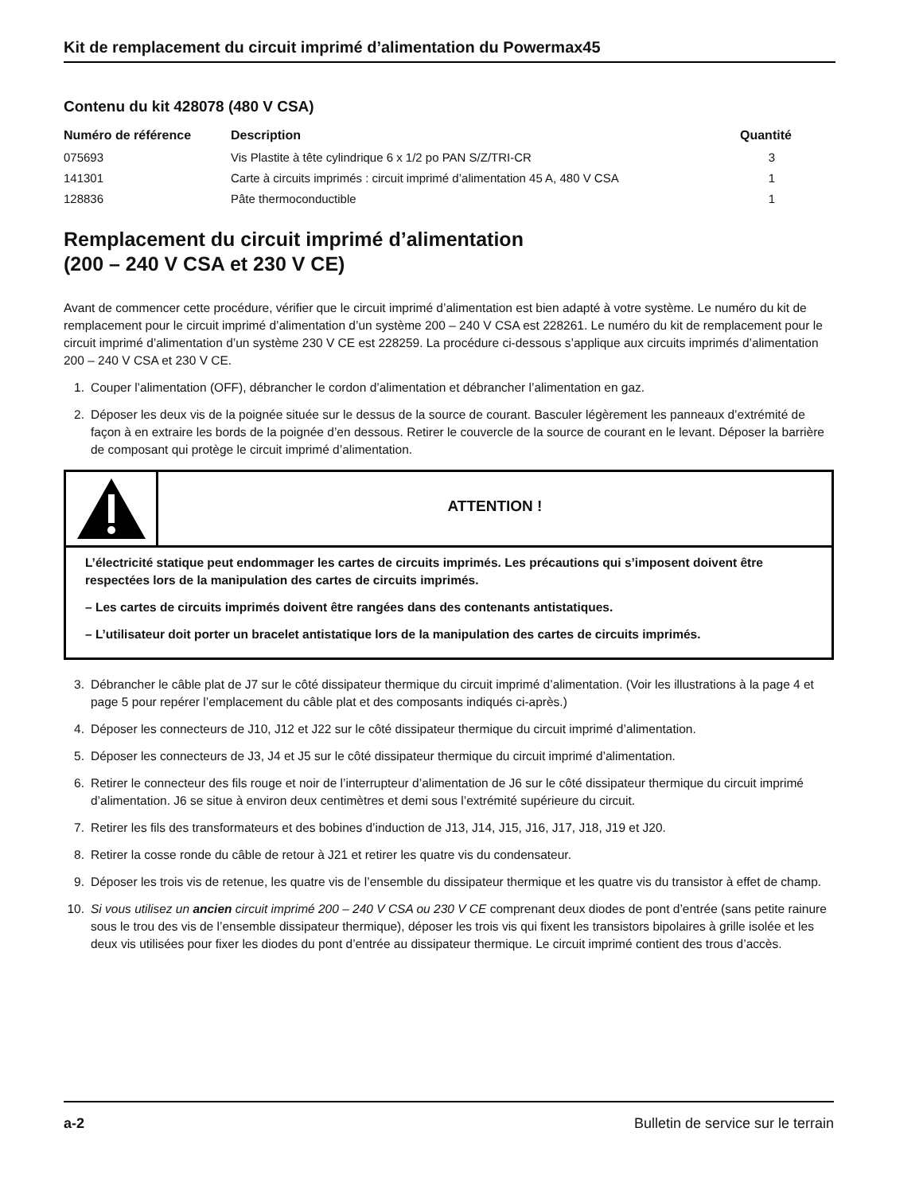Kit de remplacement du circuit imprimé d’alimentation du Powermax45
Contenu du kit 428078 (480 V CSA)
| Numéro de référence | Description | Quantité |
| --- | --- | --- |
| 075693 | Vis Plastite à tête cylindrique 6 x 1/2 po PAN S/Z/TRI-CR | 3 |
| 141301 | Carte à circuits imprimés : circuit imprimé d’alimentation 45 A, 480 V CSA | 1 |
| 128836 | Pâte thermoconductible | 1 |
Remplacement du circuit imprimé d’alimentation
(200 – 240 V CSA et 230 V CE)
Avant de commencer cette procédure, vérifier que le circuit imprimé d’alimentation est bien adapté à votre système. Le numéro du kit de remplacement pour le circuit imprimé d’alimentation d’un système 200 – 240 V CSA est 228261. Le numéro du kit de remplacement pour le circuit imprimé d’alimentation d’un système 230 V CE est 228259. La procédure ci-dessous s’applique aux circuits imprimés d’alimentation 200 – 240 V CSA et 230 V CE.
1. Couper l’alimentation (OFF), débrancher le cordon d’alimentation et débrancher l’alimentation en gaz.
2. Déposer les deux vis de la poignée située sur le dessus de la source de courant. Basculer légèrement les panneaux d’extrémité de façon à en extraire les bords de la poignée d’en dessous. Retirer le couvercle de la source de courant en le levant. Déposer la barrière de composant qui protège le circuit imprimé d’alimentation.
ATTENTION !
L’électricité statique peut endommager les cartes de circuits imprimés. Les précautions qui s’imposent doivent être respectées lors de la manipulation des cartes de circuits imprimés.
– Les cartes de circuits imprimés doivent être rangées dans des contenants antistatiques.
– L’utilisateur doit porter un bracelet antistatique lors de la manipulation des cartes de circuits imprimés.
3. Débrancher le câble plat de J7 sur le côté dissipateur thermique du circuit imprimé d’alimentation. (Voir les illustrations à la page 4 et page 5 pour repérer l’emplacement du câble plat et des composants indiqués ci-après.)
4. Déposer les connecteurs de J10, J12 et J22 sur le côté dissipateur thermique du circuit imprimé d’alimentation.
5. Déposer les connecteurs de J3, J4 et J5 sur le côté dissipateur thermique du circuit imprimé d’alimentation.
6. Retirer le connecteur des fils rouge et noir de l’interrupteur d’alimentation de J6 sur le côté dissipateur thermique du circuit imprimé d’alimentation. J6 se situe à environ deux centimètres et demi sous l’extrémité supérieure du circuit.
7. Retirer les fils des transformateurs et des bobines d’induction de J13, J14, J15, J16, J17, J18, J19 et J20.
8. Retirer la cosse ronde du câble de retour à J21 et retirer les quatre vis du condensateur.
9. Déposer les trois vis de retenue, les quatre vis de l’ensemble du dissipateur thermique et les quatre vis du transistor à effet de champ.
10. Si vous utilisez un ancien circuit imprimé 200 – 240 V CSA ou 230 V CE comprenant deux diodes de pont d’entrée (sans petite rainure sous le trou des vis de l’ensemble dissipateur thermique), déposer les trois vis qui fixent les transistors bipolaires à grille isolée et les deux vis utilisées pour fixer les diodes du pont d’entrée au dissipateur thermique. Le circuit imprimé contient des trous d’accès.
a-2 Bulletin de service sur le terrain